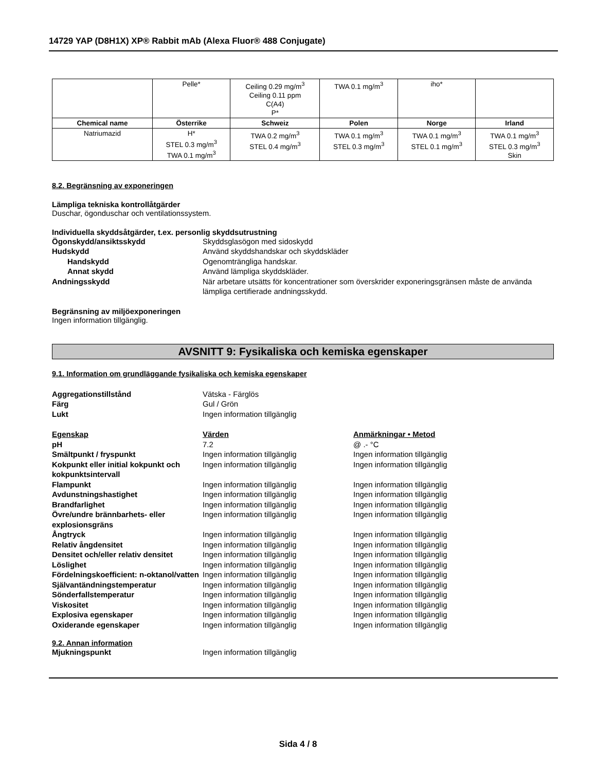14729 YAP (D8H1X) XP® Rabbit mAb (Alexa Fluor® 488 Conjugate)
| | Pelle* | Ceiling 0.29 mg/m<sup>3</sup> Ceiling 0.11 ppm C(A4) P* | TWA 0.1 mg/m<sup>3</sup> | iho* | |
| Chemical name | Österrike | Schweiz | Polen | Norge | Irland |
| Natriumazid | H* STEL 0.3 mg/m<sup>3</sup> TWA 0.1 mg/m<sup>3</sup> | TWA 0.2 mg/m<sup>3</sup> STEL 0.4 mg/m<sup>3</sup> | TWA 0.1 mg/m<sup>3</sup> STEL 0.3 mg/m<sup>3</sup> | TWA 0.1 mg/m<sup>3</sup> STEL 0.1 mg/m<sup>3</sup> | TWA 0.1 mg/m<sup>3</sup> STEL 0.3 mg/m<sup>3</sup> Skin |
8.2. Begränsning av exponeringen
Lämpliga tekniska kontrollåtgärder
Duschar, ögonduschar och ventilationssystem.
Individuella skyddsåtgärder, t.ex. personlig skyddsutrustning
Ögonskydd/ansiktsskydd Skyddsglasögon med sidoskydd
Hudskydd Använd skyddshandskar och skyddskläder
Handskydd Ogenomträngliga handskar.
Annat skydd Använd lämpliga skyddskläder.
Andningsskydd När arbetare utsätts för koncentrationer som överskrider exponeringsgränsen måste de använda lämpliga certifierade andningsskydd.
Begränsning av miljöexponeringen
Ingen information tillgänglig.
AVSNITT 9: Fysikaliska och kemiska egenskaper
9.1. Information om grundläggande fysikaliska och kemiska egenskaper
Aggregationstillstånd Vätska - Färglös
Färg Gul / Grön
Lukt Ingen information tillgänglig
Egenskap Värden Anmärkningar • Metod
pH 7.2 @ .- °C
Smältpunkt / fryspunkt Ingen information tillgänglig Ingen information tillgänglig
Kokpunkt eller initial kokpunkt och kokpunktsintervall
Ingen information tillgänglig Ingen information tillgänglig
Flampunkt Ingen information tillgänglig Ingen information tillgänglig
Avdunstningshastighet Ingen information tillgänglig Ingen information tillgänglig
Brandfarlighet Ingen information tillgänglig Ingen information tillgänglig
Övre/undre brännbarhets- eller explosionsgräns
Ingen information tillgänglig Ingen information tillgänglig
Ångtryck Ingen information tillgänglig Ingen information tillgänglig
Relativ ångdensitet Ingen information tillgänglig Ingen information tillgänglig
Densitet och/eller relativ densitet
Ingen information tillgänglig Ingen information tillgänglig
Löslighet Ingen information tillgänglig Ingen information tillgänglig
Fördelningskoefficient: n-oktanol/vatten
Ingen information tillgänglig Ingen information tillgänglig
Självantändningstemperatur Ingen information tillgänglig Ingen information tillgänglig
Sönderfallstemperatur Ingen information tillgänglig Ingen information tillgänglig
Viskositet Ingen information tillgänglig Ingen information tillgänglig
Explosiva egenskaper Ingen information tillgänglig Ingen information tillgänglig
Oxiderande egenskaper Ingen information tillgänglig Ingen information tillgänglig
9.2. Annan information
Mjukningspunkt Ingen information tillgänglig
Sida 4 / 8